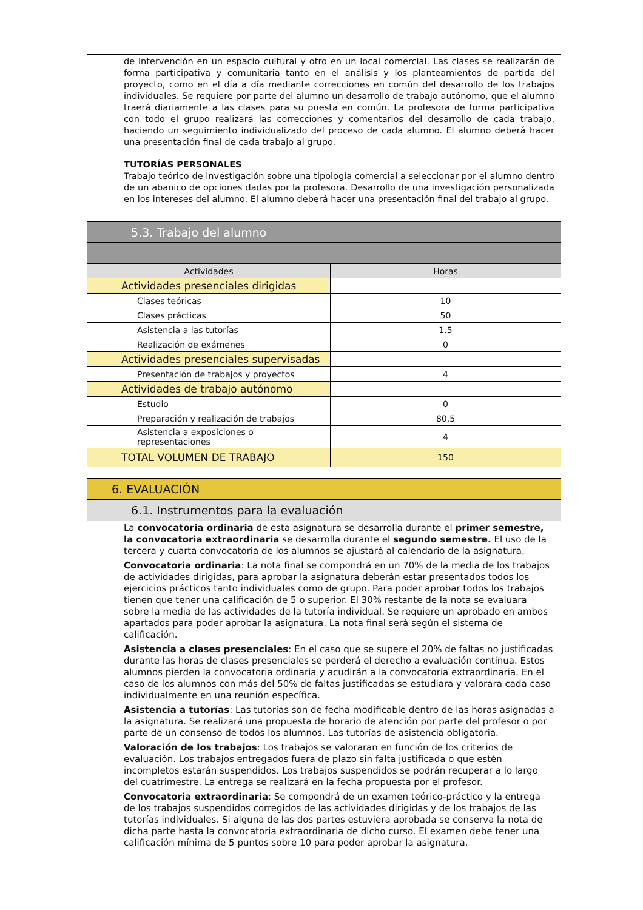de intervención en un espacio cultural y otro en un local comercial. Las clases se realizarán de forma participativa y comunitaria tanto en el análisis y los planteamientos de partida del proyecto, como en el día a día mediante correcciones en común del desarrollo de los trabajos individuales. Se requiere por parte del alumno un desarrollo de trabajo autónomo, que el alumno traerá diariamente a las clases para su puesta en común. La profesora de forma participativa con todo el grupo realizará las correcciones y comentarios del desarrollo de cada trabajo, haciendo un seguimiento individualizado del proceso de cada alumno. El alumno deberá hacer una presentación final de cada trabajo al grupo.
TUTORÍAS PERSONALES
Trabajo teórico de investigación sobre una tipología comercial a seleccionar por el alumno dentro de un abanico de opciones dadas por la profesora. Desarrollo de una investigación personalizada en los intereses del alumno. El alumno deberá hacer una presentación final del trabajo al grupo.
5.3. Trabajo del alumno
| Actividades | Horas |
| --- | --- |
| Actividades presenciales dirigidas | |
| Clases teóricas | 10 |
| Clases prácticas | 50 |
| Asistencia a las tutorías | 1.5 |
| Realización de exámenes | 0 |
| Actividades presenciales supervisadas | |
| Presentación de trabajos y proyectos | 4 |
| Actividades de trabajo autónomo | |
| Estudio | 0 |
| Preparación y realización de trabajos | 80.5 |
| Asistencia a exposiciones o representaciones | 4 |
| TOTAL VOLUMEN DE TRABAJO | 150 |
6. EVALUACIÓN
6.1. Instrumentos para la evaluación
La convocatoria ordinaria de esta asignatura se desarrolla durante el primer semestre, la convocatoria extraordinaria se desarrolla durante el segundo semestre. El uso de la tercera y cuarta convocatoria de los alumnos se ajustará al calendario de la asignatura.
Convocatoria ordinaria: La nota final se compondrá en un 70% de la media de los trabajos de actividades dirigidas, para aprobar la asignatura deberán estar presentados todos los ejercicios prácticos tanto individuales como de grupo. Para poder aprobar todos los trabajos tienen que tener una calificación de 5 o superior. El 30% restante de la nota se evaluara sobre la media de las actividades de la tutoría individual. Se requiere un aprobado en ambos apartados para poder aprobar la asignatura. La nota final será según el sistema de calificación.
Asistencia a clases presenciales: En el caso que se supere el 20% de faltas no justificadas durante las horas de clases presenciales se perderá el derecho a evaluación continua. Estos alumnos pierden la convocatoria ordinaria y acudirán a la convocatoria extraordinaria. En el caso de los alumnos con más del 50% de faltas justificadas se estudiara y valorara cada caso individualmente en una reunión específica.
Asistencia a tutorías: Las tutorías son de fecha modificable dentro de las horas asignadas a la asignatura. Se realizará una propuesta de horario de atención por parte del profesor o por parte de un consenso de todos los alumnos. Las tutorías de asistencia obligatoria.
Valoración de los trabajos: Los trabajos se valoraran en función de los criterios de evaluación. Los trabajos entregados fuera de plazo sin falta justificada o que estén incompletos estarán suspendidos. Los trabajos suspendidos se podrán recuperar a lo largo del cuatrimestre. La entrega se realizará en la fecha propuesta por el profesor.
Convocatoria extraordinaria: Se compondrá de un examen teórico-práctico y la entrega de los trabajos suspendidos corregidos de las actividades dirigidas y de los trabajos de las tutorías individuales. Si alguna de las dos partes estuviera aprobada se conserva la nota de dicha parte hasta la convocatoria extraordinaria de dicho curso. El examen debe tener una calificación mínima de 5 puntos sobre 10 para poder aprobar la asignatura.